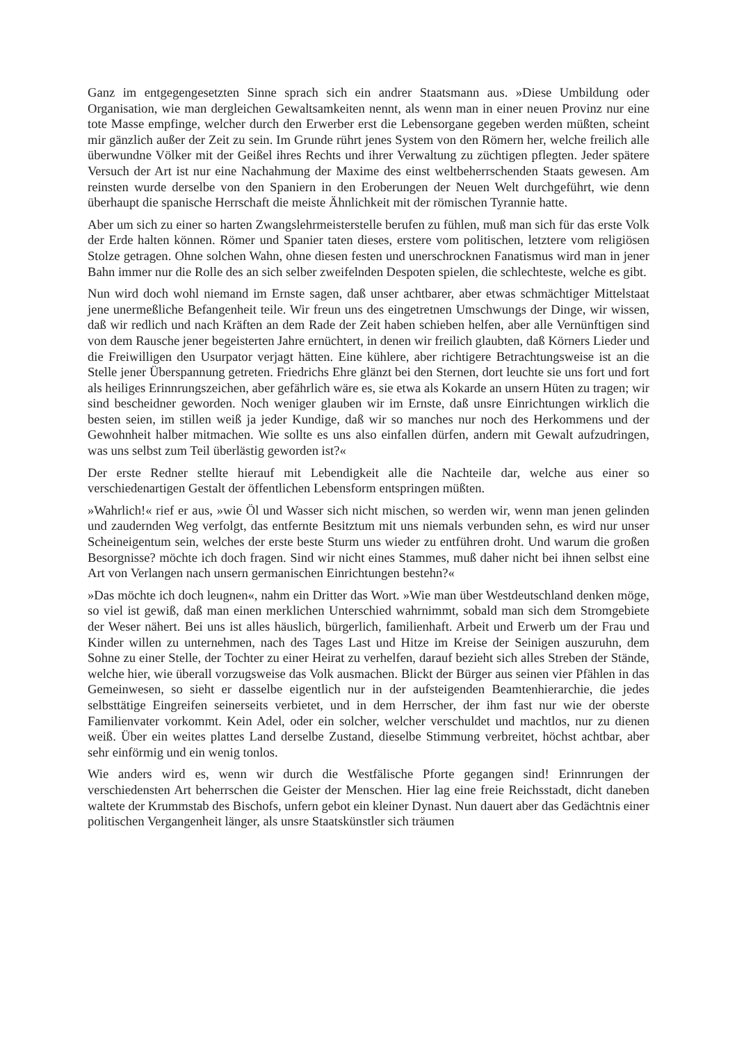Ganz im entgegengesetzten Sinne sprach sich ein andrer Staatsmann aus. »Diese Umbildung oder Organisation, wie man dergleichen Gewaltsamkeiten nennt, als wenn man in einer neuen Provinz nur eine tote Masse empfinge, welcher durch den Erwerber erst die Lebensorgane gegeben werden müßten, scheint mir gänzlich außer der Zeit zu sein. Im Grunde rührt jenes System von den Römern her, welche freilich alle überwundne Völker mit der Geißel ihres Rechts und ihrer Verwaltung zu züchtigen pflegten. Jeder spätere Versuch der Art ist nur eine Nachahmung der Maxime des einst weltbeherrschenden Staats gewesen. Am reinsten wurde derselbe von den Spaniern in den Eroberungen der Neuen Welt durchgeführt, wie denn überhaupt die spanische Herrschaft die meiste Ähnlichkeit mit der römischen Tyrannie hatte.
Aber um sich zu einer so harten Zwangslehrmeisterstelle berufen zu fühlen, muß man sich für das erste Volk der Erde halten können. Römer und Spanier taten dieses, erstere vom politischen, letztere vom religiösen Stolze getragen. Ohne solchen Wahn, ohne diesen festen und unerschrocknen Fanatismus wird man in jener Bahn immer nur die Rolle des an sich selber zweifelnden Despoten spielen, die schlechteste, welche es gibt.
Nun wird doch wohl niemand im Ernste sagen, daß unser achtbarer, aber etwas schmächtiger Mittelstaat jene unermeßliche Befangenheit teile. Wir freun uns des eingetretnen Umschwungs der Dinge, wir wissen, daß wir redlich und nach Kräften an dem Rade der Zeit haben schieben helfen, aber alle Vernünftigen sind von dem Rausche jener begeisterten Jahre ernüchtert, in denen wir freilich glaubten, daß Körners Lieder und die Freiwilligen den Usurpator verjagt hätten. Eine kühlere, aber richtigere Betrachtungsweise ist an die Stelle jener Überspannung getreten. Friedrichs Ehre glänzt bei den Sternen, dort leuchte sie uns fort und fort als heiliges Erinnrungszeichen, aber gefährlich wäre es, sie etwa als Kokarde an unsern Hüten zu tragen; wir sind bescheidner geworden. Noch weniger glauben wir im Ernste, daß unsre Einrichtungen wirklich die besten seien, im stillen weiß ja jeder Kundige, daß wir so manches nur noch des Herkommens und der Gewohnheit halber mitmachen. Wie sollte es uns also einfallen dürfen, andern mit Gewalt aufzudringen, was uns selbst zum Teil überlästig geworden ist?«
Der erste Redner stellte hierauf mit Lebendigkeit alle die Nachteile dar, welche aus einer so verschiedenartigen Gestalt der öffentlichen Lebensform entspringen müßten.
»Wahrlich!« rief er aus, »wie Öl und Wasser sich nicht mischen, so werden wir, wenn man jenen gelinden und zaudernden Weg verfolgt, das entfernte Besitztum mit uns niemals verbunden sehn, es wird nur unser Scheineigentum sein, welches der erste beste Sturm uns wieder zu entführen droht. Und warum die großen Besorgnisse? möchte ich doch fragen. Sind wir nicht eines Stammes, muß daher nicht bei ihnen selbst eine Art von Verlangen nach unsern germanischen Einrichtungen bestehn?«
»Das möchte ich doch leugnen«, nahm ein Dritter das Wort. »Wie man über Westdeutschland denken möge, so viel ist gewiß, daß man einen merklichen Unterschied wahrnimmt, sobald man sich dem Stromgebiete der Weser nähert. Bei uns ist alles häuslich, bürgerlich, familienhaft. Arbeit und Erwerb um der Frau und Kinder willen zu unternehmen, nach des Tages Last und Hitze im Kreise der Seinigen auszuruhn, dem Sohne zu einer Stelle, der Tochter zu einer Heirat zu verhelfen, darauf bezieht sich alles Streben der Stände, welche hier, wie überall vorzugsweise das Volk ausmachen. Blickt der Bürger aus seinen vier Pfählen in das Gemeinwesen, so sieht er dasselbe eigentlich nur in der aufsteigenden Beamtenhierarchie, die jedes selbsttätige Eingreifen seinerseits verbietet, und in dem Herrscher, der ihm fast nur wie der oberste Familienvater vorkommt. Kein Adel, oder ein solcher, welcher verschuldet und machtlos, nur zu dienen weiß. Über ein weites plattes Land derselbe Zustand, dieselbe Stimmung verbreitet, höchst achtbar, aber sehr einförmig und ein wenig tonlos.
Wie anders wird es, wenn wir durch die Westfälische Pforte gegangen sind! Erinnrungen der verschiedensten Art beherrschen die Geister der Menschen. Hier lag eine freie Reichsstadt, dicht daneben waltete der Krummstab des Bischofs, unfern gebot ein kleiner Dynast. Nun dauert aber das Gedächtnis einer politischen Vergangenheit länger, als unsre Staatskünstler sich träumen